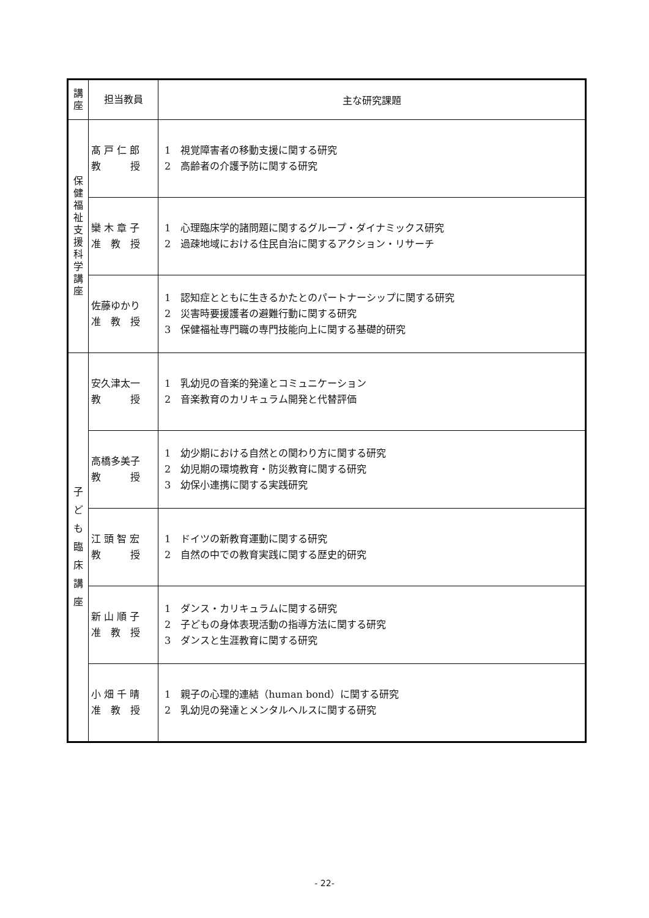| 講 座 | 担当教員 | 主な研究課題 |
| --- | --- | --- |
| 保 健 福 祉 支 援 科 学 講 座 | 髙 戸 仁 郎 教 授 | 1 視覚障害者の移動支援に関する研究 2 高齢者の介護予防に関する研究 |
| | 欒 木 章 子 准 教 授 | 1 心理臨床学的諸問題に関するグループ・ダイナミックス研究 2 過疎地域における住民自治に関するアクション・リサーチ |
| | 佐藤ゆかり 准 教 授 | 1 認知症とともに生きるかたとのパートナーシップに関する研究 2 災害時要援護者の避難行動に関する研究 3 保健福祉専門職の専門技能向上に関する基礎的研究 |
| 子 ど も 臨 床 講 座 | 安久津太一 教 授 | 1 乳幼児の音楽的発達とコミュニケーション 2 音楽教育のカリキュラム開発と代替評価 |
| | 高橋多美子 教 授 | 1 幼少期における自然との関わり方に関する研究 2 幼児期の環境教育・防災教育に関する研究 3 幼保小連携に関する実践研究 |
| | 江 頭 智 宏 教 授 | 1 ドイツの新教育運動に関する研究 2 自然の中での教育実践に関する歴史的研究 |
| | 新 山 順 子 准 教 授 | 1 ダンス・カリキュラムに関する研究 2 子どもの身体表現活動の指導方法に関する研究 3 ダンスと生涯教育に関する研究 |
| | 小 畑 千 晴 准 教 授 | 1 親子の心理的連結（human bond）に関する研究 2 乳幼児の発達とメンタルヘルスに関する研究 |
- 22-